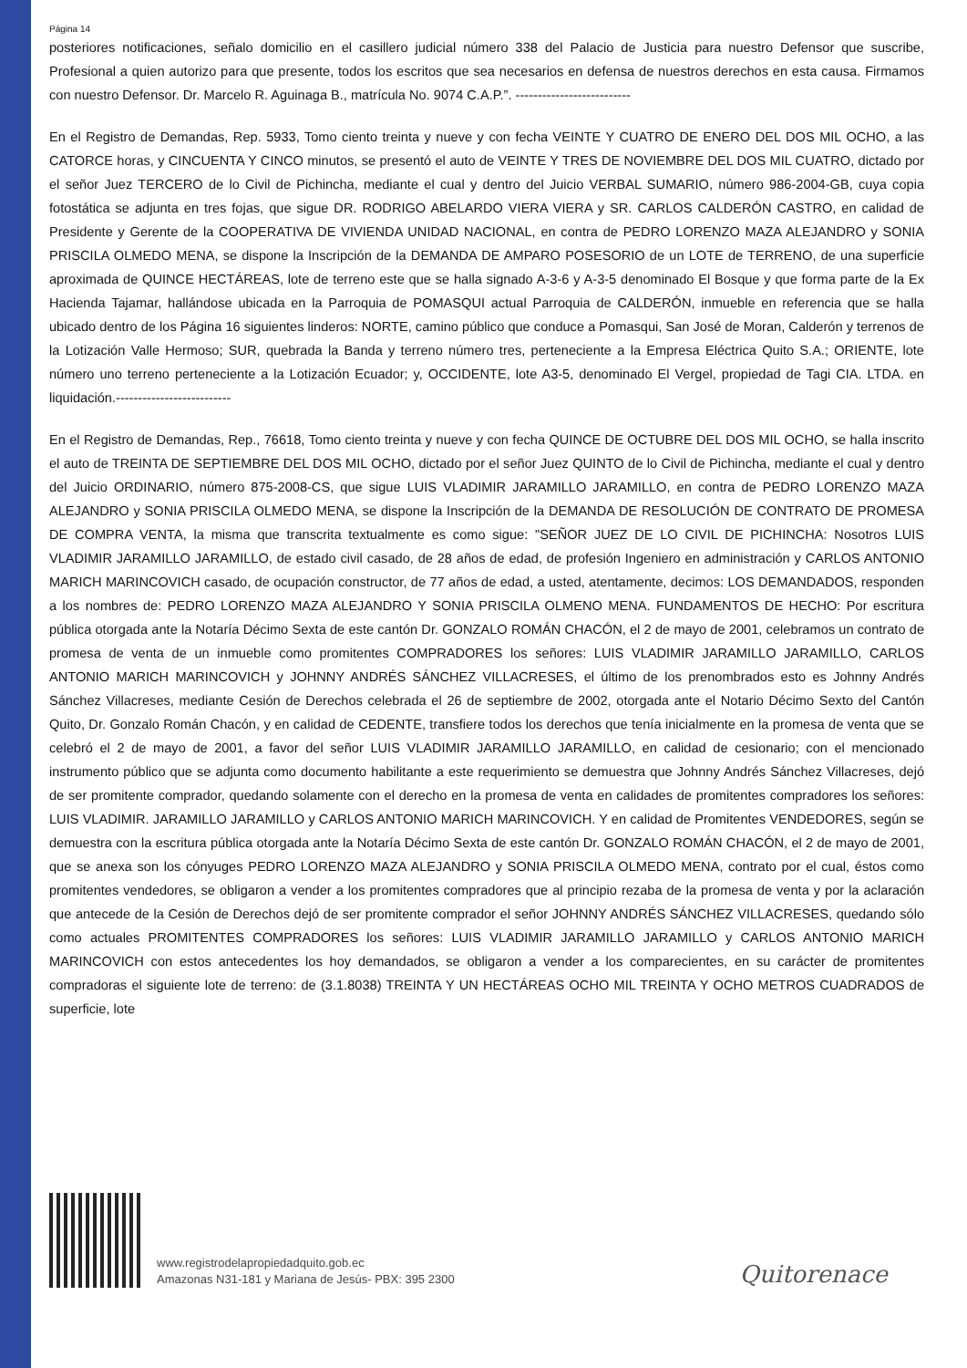Página 14
posteriores notificaciones, señalo domicilio en el casillero judicial número 338 del Palacio de Justicia para nuestro Defensor que suscribe, Profesional a quien autorizo para que presente, todos los escritos que sea necesarios en defensa de nuestros derechos en esta causa. Firmamos con nuestro Defensor. Dr. Marcelo R. Aguinaga B., matrícula No. 9074 C.A.P.”. --------------------------
En el Registro de Demandas, Rep. 5933, Tomo ciento treinta y nueve y con fecha VEINTE Y CUATRO DE ENERO DEL DOS MIL OCHO, a las CATORCE horas, y CINCUENTA Y CINCO minutos, se presentó el auto de VEINTE Y TRES DE NOVIEMBRE DEL DOS MIL CUATRO, dictado por el señor Juez TERCERO de lo Civil de Pichincha, mediante el cual y dentro del Juicio VERBAL SUMARIO, número 986-2004-GB, cuya copia fotostática se adjunta en tres fojas, que sigue DR. RODRIGO ABELARDO VIERA VIERA y SR. CARLOS CALDERÓN CASTRO, en calidad de Presidente y Gerente de la COOPERATIVA DE VIVIENDA UNIDAD NACIONAL, en contra de PEDRO LORENZO MAZA ALEJANDRO y SONIA PRISCILA OLMEDO MENA, se dispone la Inscripción de la DEMANDA DE AMPARO POSESORIO de un LOTE de TERRENO, de una superficie aproximada de QUINCE HECTÁREAS, lote de terreno este que se halla signado A-3-6 y A-3-5 denominado El Bosque y que forma parte de la Ex Hacienda Tajamar, hallándose ubicada en la Parroquia de POMASQUI actual Parroquia de CALDERÓN, inmueble en referencia que se halla ubicado dentro de los Página 16 siguientes linderos: NORTE, camino público que conduce a Pomasqui, San José de Moran, Calderón y terrenos de la Lotización Valle Hermoso; SUR, quebrada la Banda y terreno número tres, perteneciente a la Empresa Eléctrica Quito S.A.; ORIENTE, lote número uno terreno perteneciente a la Lotización Ecuador; y, OCCIDENTE, lote A3-5, denominado El Vergel, propiedad de Tagi CIA. LTDA. en liquidación.--------------------------
En el Registro de Demandas, Rep., 76618, Tomo ciento treinta y nueve y con fecha QUINCE DE OCTUBRE DEL DOS MIL OCHO, se halla inscrito el auto de TREINTA DE SEPTIEMBRE DEL DOS MIL OCHO, dictado por el señor Juez QUINTO de lo Civil de Pichincha, mediante el cual y dentro del Juicio ORDINARIO, número 875-2008-CS, que sigue LUIS VLADIMIR JARAMILLO JARAMILLO, en contra de PEDRO LORENZO MAZA ALEJANDRO y SONIA PRISCILA OLMEDO MENA, se dispone la Inscripción de la DEMANDA DE RESOLUCIÓN DE CONTRATO DE PROMESA DE COMPRA VENTA, la misma que transcrita textualmente es como sigue: "SEÑOR JUEZ DE LO CIVIL DE PICHINCHA: Nosotros LUIS VLADIMIR JARAMILLO JARAMILLO, de estado civil casado, de 28 años de edad, de profesión Ingeniero en administración y CARLOS ANTONIO MARICH MARINCOVICH casado, de ocupación constructor, de 77 años de edad, a usted, atentamente, decimos: LOS DEMANDADOS, responden a los nombres de: PEDRO LORENZO MAZA ALEJANDRO Y SONIA PRISCILA OLMENO MENA. FUNDAMENTOS DE HECHO: Por escritura pública otorgada ante la Notaría Décimo Sexta de este cantón Dr. GONZALO ROMÁN CHACÓN, el 2 de mayo de 2001, celebramos un contrato de promesa de venta de un inmueble como promitentes COMPRADORES los señores: LUIS VLADIMIR JARAMILLO JARAMILLO, CARLOS ANTONIO MARICH MARINCOVICH y JOHNNY ANDRÉS SÁNCHEZ VILLACRESES, el último de los prenombrados esto es Johnny Andrés Sánchez Villacreses, mediante Cesión de Derechos celebrada el 26 de septiembre de 2002, otorgada ante el Notario Décimo Sexto del Cantón Quito, Dr. Gonzalo Román Chacón, y en calidad de CEDENTE, transfiere todos los derechos que tenía inicialmente en la promesa de venta que se celebró el 2 de mayo de 2001, a favor del señor LUIS VLADIMIR JARAMILLO JARAMILLO, en calidad de cesionario; con el mencionado instrumento público que se adjunta como documento habilitante a este requerimiento se demuestra que Johnny Andrés Sánchez Villacreses, dejó de ser promitente comprador, quedando solamente con el derecho en la promesa de venta en calidades de promitentes compradores los señores: LUIS VLADIMIR. JARAMILLO JARAMILLO y CARLOS ANTONIO MARICH MARINCOVICH. Y en calidad de Promitentes VENDEDORES, según se demuestra con la escritura pública otorgada ante la Notaría Décimo Sexta de este cantón Dr. GONZALO ROMÁN CHACÓN, el 2 de mayo de 2001, que se anexa son los cónyuges PEDRO LORENZO MAZA ALEJANDRO y SONIA PRISCILA OLMEDO MENA, contrato por el cual, éstos como promitentes vendedores, se obligaron a vender a los promitentes compradores que al principio rezaba de la promesa de venta y por la aclaración que antecede de la Cesión de Derechos dejó de ser promitente comprador el señor JOHNNY ANDRÉS SÁNCHEZ VILLACRESES, quedando sólo como actuales PROMITENTES COMPRADORES los señores: LUIS VLADIMIR JARAMILLO JARAMILLO y CARLOS ANTONIO MARICH MARINCOVICH con estos antecedentes los hoy demandados, se obligaron a vender a los comparecientes, en su carácter de promitentes compradoras el siguiente lote de terreno: de (3.1.8038) TREINTA Y UN HECTÁREAS OCHO MIL TREINTA Y OCHO METROS CUADRADOS de superficie, lote
www.registrodelapropiedadquito.gob.ec
Amazonas N31-181 y Mariana de Jesús- PBX: 395 2300
Quitorenace